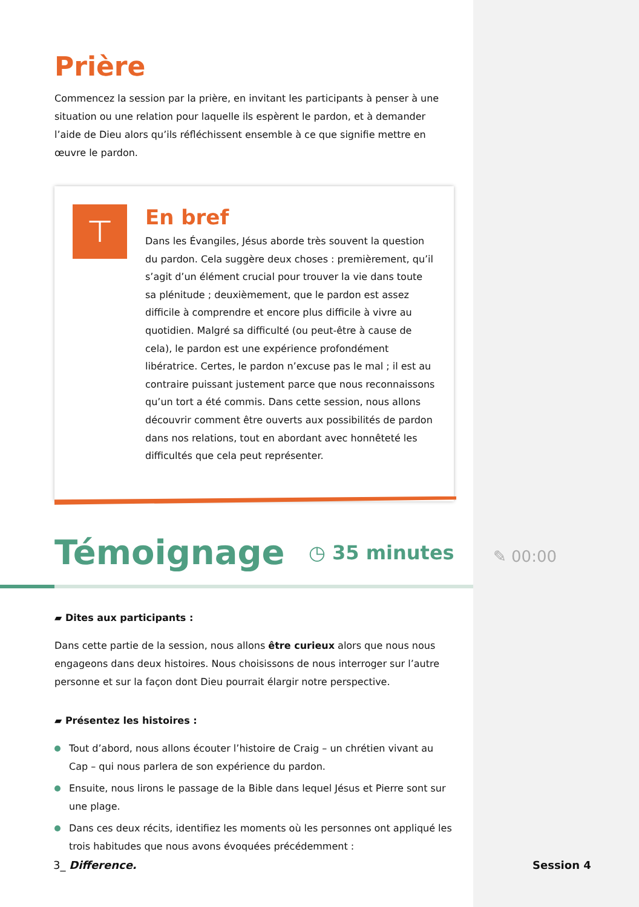Prière
Commencez la session par la prière, en invitant les participants à penser à une situation ou une relation pour laquelle ils espèrent le pardon, et à demander l’aide de Dieu alors qu’ils réfléchissent ensemble à ce que signifie mettre en œuvre le pardon.
⊤
En bref
Dans les Évangiles, Jésus aborde très souvent la question du pardon. Cela suggère deux choses : premièrement, qu’il s’agit d’un élément crucial pour trouver la vie dans toute sa plénitude ; deuxièmement, que le pardon est assez difficile à comprendre et encore plus difficile à vivre au quotidien. Malgré sa difficulté (ou peut-être à cause de cela), le pardon est une expérience profondément libératrice. Certes, le pardon n’excuse pas le mal ; il est au contraire puissant justement parce que nous reconnaissons qu’un tort a été commis. Dans cette session, nous allons découvrir comment être ouverts aux possibilités de pardon dans nos relations, tout en abordant avec honnêteté les difficultés que cela peut représenter.
Témoignage ◷ 35 minutes
▰ Dites aux participants :
Dans cette partie de la session, nous allons être curieux alors que nous nous engageons dans deux histoires. Nous choisissons de nous interroger sur l’autre personne et sur la façon dont Dieu pourrait élargir notre perspective.
▰ Présentez les histoires :
Tout d’abord, nous allons écouter l’histoire de Craig – un chrétien vivant au Cap – qui nous parlera de son expérience du pardon.
Ensuite, nous lirons le passage de la Bible dans lequel Jésus et Pierre sont sur une plage.
Dans ces deux récits, identifiez les moments où les personnes ont appliqué les trois habitudes que nous avons évoquées précédemment :
✎ 00:00
3_ Difference. Session 4